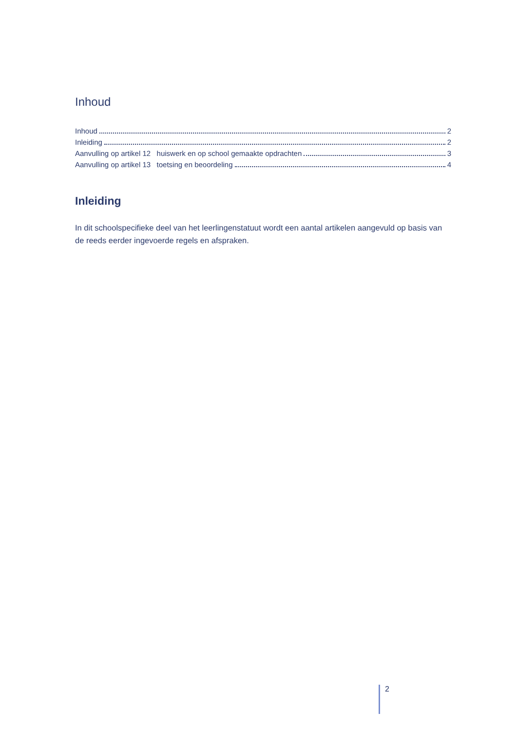Inhoud
Inhoud 2
Inleiding 2
Aanvulling op artikel 12 huiswerk en op school gemaakte opdrachten 3
Aanvulling op artikel 13 toetsing en beoordeling 4
Inleiding
In dit schoolspecifieke deel van het leerlingenstatuut wordt een aantal artikelen aangevuld op basis van de reeds eerder ingevoerde regels en afspraken.
2